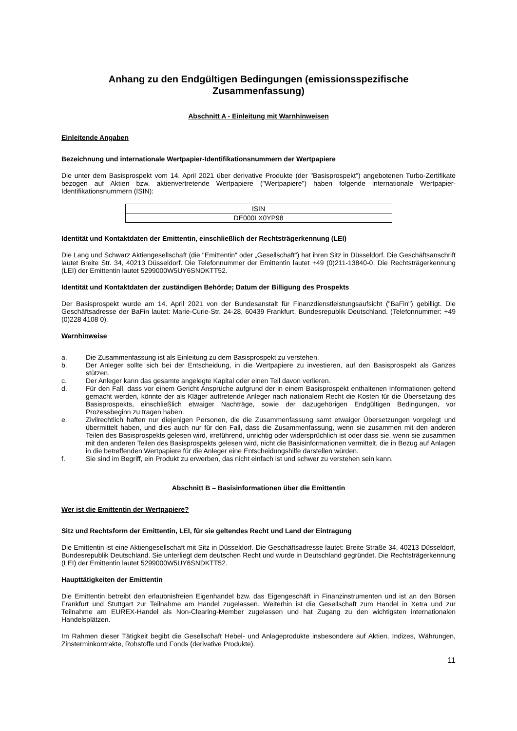Anhang zu den Endgültigen Bedingungen (emissionsspezifische Zusammenfassung)
Abschnitt A - Einleitung mit Warnhinweisen
Einleitende Angaben
Bezeichnung und internationale Wertpapier-Identifikationsnummern der Wertpapiere
Die unter dem Basisprospekt vom 14. April 2021 über derivative Produkte (der "Basisprospekt") angebotenen Turbo-Zertifikate bezogen auf Aktien bzw. aktienvertretende Wertpapiere ("Wertpapiere") haben folgende internationale Wertpapier-Identifikationsnummern (ISIN):
| ISIN |
| --- |
| DE000LX0YP98 |
Identität und Kontaktdaten der Emittentin, einschließlich der Rechtsträgerkennung (LEI)
Die Lang und Schwarz Aktiengesellschaft (die "Emittentin" oder „Gesellschaft“) hat ihren Sitz in Düsseldorf. Die Geschäftsanschrift lautet Breite Str. 34, 40213 Düsseldorf. Die Telefonnummer der Emittentin lautet +49 (0)211-13840-0. Die Rechtsträgerkennung (LEI) der Emittentin lautet 5299000W5UY6SNDKTT52.
Identität und Kontaktdaten der zuständigen Behörde; Datum der Billigung des Prospekts
Der Basisprospekt wurde am 14. April 2021 von der Bundesanstalt für Finanzdienstleistungsaufsicht ("BaFin") gebilligt. Die Geschäftsadresse der BaFin lautet: Marie-Curie-Str. 24-28, 60439 Frankfurt, Bundesrepublik Deutschland. (Telefonnummer: +49 (0)228 4108 0).
Warnhinweise
a. Die Zusammenfassung ist als Einleitung zu dem Basisprospekt zu verstehen.
b. Der Anleger sollte sich bei der Entscheidung, in die Wertpapiere zu investieren, auf den Basisprospekt als Ganzes stützen.
c. Der Anleger kann das gesamte angelegte Kapital oder einen Teil davon verlieren.
d. Für den Fall, dass vor einem Gericht Ansprüche aufgrund der in einem Basisprospekt enthaltenen Informationen geltend gemacht werden, könnte der als Kläger auftretende Anleger nach nationalem Recht die Kosten für die Übersetzung des Basisprospekts, einschließlich etwaiger Nachträge, sowie der dazugehörigen Endgültigen Bedingungen, vor Prozessbeginn zu tragen haben.
e. Zivilrechtlich haften nur diejenigen Personen, die die Zusammenfassung samt etwaiger Übersetzungen vorgelegt und übermittelt haben, und dies auch nur für den Fall, dass die Zusammenfassung, wenn sie zusammen mit den anderen Teilen des Basisprospekts gelesen wird, irreführend, unrichtig oder widersprüchlich ist oder dass sie, wenn sie zusammen mit den anderen Teilen des Basisprospekts gelesen wird, nicht die Basisinformationen vermittelt, die in Bezug auf Anlagen in die betreffenden Wertpapiere für die Anleger eine Entscheidungshilfe darstellen würden.
f. Sie sind im Begriff, ein Produkt zu erwerben, das nicht einfach ist und schwer zu verstehen sein kann.
Abschnitt B – Basisinformationen über die Emittentin
Wer ist die Emittentin der Wertpapiere?
Sitz und Rechtsform der Emittentin, LEI, für sie geltendes Recht und Land der Eintragung
Die Emittentin ist eine Aktiengesellschaft mit Sitz in Düsseldorf. Die Geschäftsadresse lautet: Breite Straße 34, 40213 Düsseldorf, Bundesrepublik Deutschland. Sie unterliegt dem deutschen Recht und wurde in Deutschland gegründet. Die Rechtsträgerkennung (LEI) der Emittentin lautet 5299000W5UY6SNDKTT52.
Haupttätigkeiten der Emittentin
Die Emittentin betreibt den erlaubnisfreien Eigenhandel bzw. das Eigengeschäft in Finanzinstrumenten und ist an den Börsen Frankfurt und Stuttgart zur Teilnahme am Handel zugelassen. Weiterhin ist die Gesellschaft zum Handel in Xetra und zur Teilnahme am EUREX-Handel als Non-Clearing-Member zugelassen und hat Zugang zu den wichtigsten internationalen Handelsplätzen.
Im Rahmen dieser Tätigkeit begibt die Gesellschaft Hebel- und Anlageprodukte insbesondere auf Aktien, Indizes, Währungen, Zinsterminkontrakte, Rohstoffe und Fonds (derivative Produkte).
11